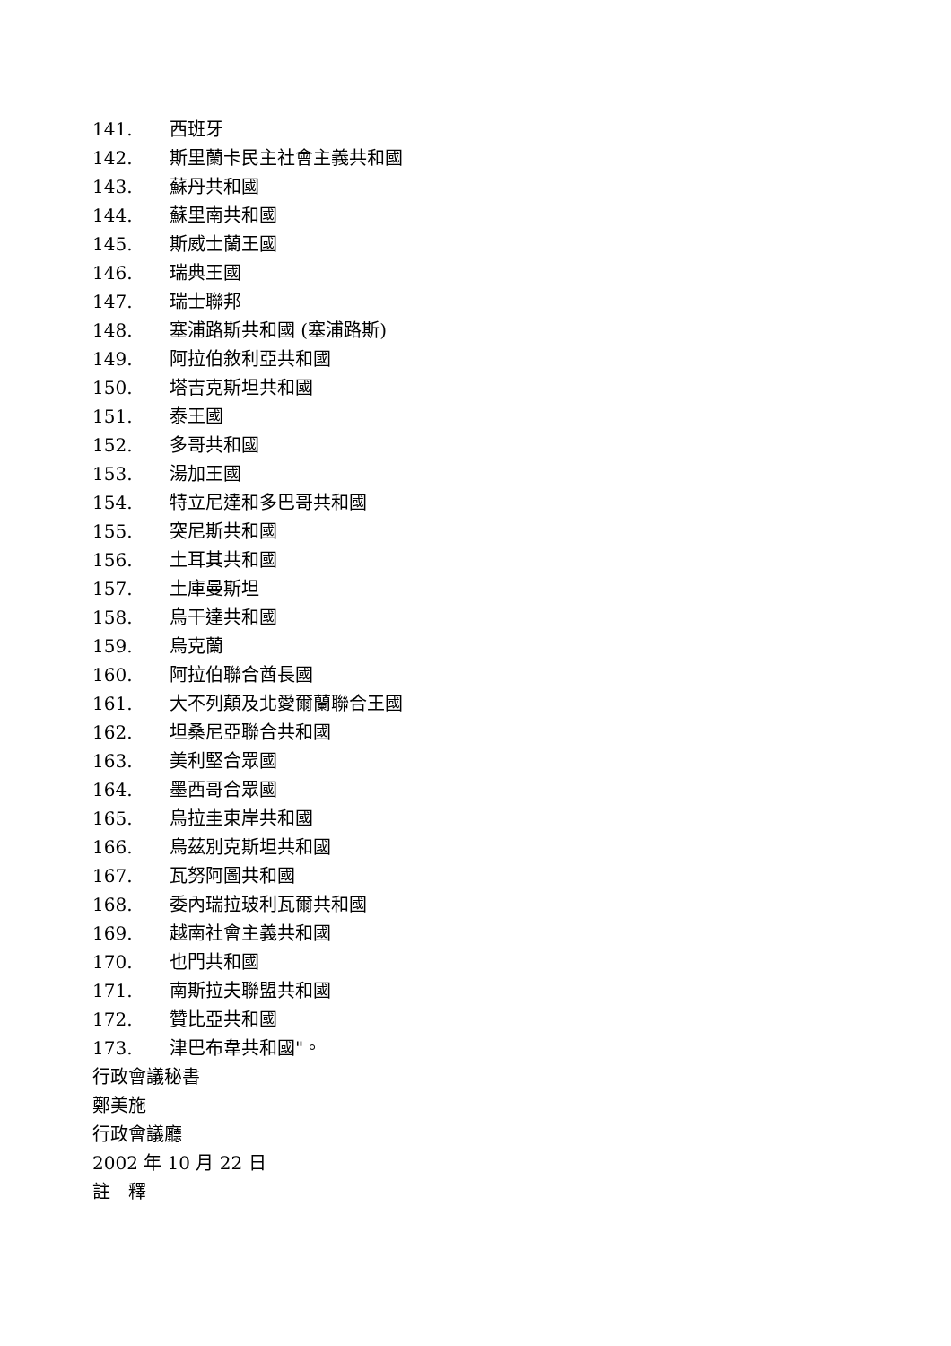141. 西班牙
142. 斯里蘭卡民主社會主義共和國
143. 蘇丹共和國
144. 蘇里南共和國
145. 斯威士蘭王國
146. 瑞典王國
147. 瑞士聯邦
148. 塞浦路斯共和國 (塞浦路斯)
149. 阿拉伯敘利亞共和國
150. 塔吉克斯坦共和國
151. 泰王國
152. 多哥共和國
153. 湯加王國
154. 特立尼達和多巴哥共和國
155. 突尼斯共和國
156. 土耳其共和國
157. 土庫曼斯坦
158. 烏干達共和國
159. 烏克蘭
160. 阿拉伯聯合酋長國
161. 大不列顛及北愛爾蘭聯合王國
162. 坦桑尼亞聯合共和國
163. 美利堅合眾國
164. 墨西哥合眾國
165. 烏拉圭東岸共和國
166. 烏茲別克斯坦共和國
167. 瓦努阿圖共和國
168. 委內瑞拉玻利瓦爾共和國
169. 越南社會主義共和國
170. 也門共和國
171. 南斯拉夫聯盟共和國
172. 贊比亞共和國
173. 津巴布韋共和國"。
行政會議秘書
鄭美施
行政會議廳
2002 年 10 月 22 日
註　釋